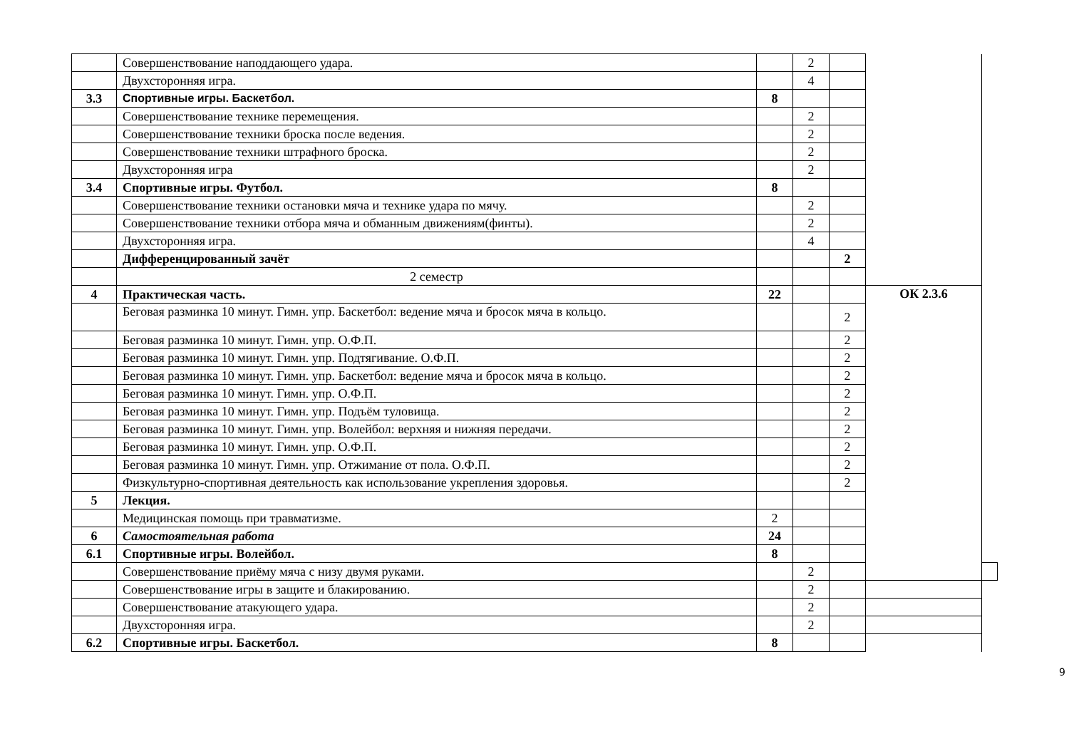| | Совершенствование наподдающего удара. | | 2 | | | |
| | Двухсторонняя игра. | | 4 | | | |
| 3.3 | Спортивные игры. Баскетбол. | 8 | | | | |
| | Совершенствование технике перемещения. | | 2 | | | |
| | Совершенствование техники броска после ведения. | | 2 | | | |
| | Совершенствование техники штрафного броска. | | 2 | | | |
| | Двухсторонняя игра | | 2 | | | |
| 3.4 | Спортивные игры. Футбол. | 8 | | | | |
| | Совершенствование техники остановки мяча и технике удара по мячу. | | 2 | | | |
| | Совершенствование техники отбора мяча и обманным движениям(финты). | | 2 | | | |
| | Двухсторонняя игра. | | 4 | | | |
| | Дифференцированный зачёт | | | 2 | | |
| | 2 семестр | | | | | |
| 4 | Практическая часть. | 22 | | | ОК 2.3.6 | |
| | Беговая разминка 10 минут. Гимн. упр. Баскетбол: ведение мяча и бросок мяча в кольцо. | | | 2 | | |
| | Беговая разминка 10 минут. Гимн. упр. О.Ф.П. | | | 2 | | |
| | Беговая разминка 10 минут. Гимн. упр. Подтягивание. О.Ф.П. | | | 2 | | |
| | Беговая разминка 10 минут. Гимн. упр. Баскетбол: ведение мяча и бросок мяча в кольцо. | | | 2 | | |
| | Беговая разминка 10 минут. Гимн. упр. О.Ф.П. | | | 2 | | |
| | Беговая разминка 10 минут. Гимн. упр. Подъём туловища. | | | 2 | | |
| | Беговая разминка 10 минут. Гимн. упр. Волейбол: верхняя и нижняя передачи. | | | 2 | | |
| | Беговая разминка 10 минут. Гимн. упр. О.Ф.П. | | | 2 | | |
| | Беговая разминка 10 минут. Гимн. упр. Отжимание от пола. О.Ф.П. | | | 2 | | |
| | Физкультурно-спортивная деятельность как использование укрепления здоровья. | | | 2 | | |
| 5 | Лекция. | | | | | |
| | Медицинская помощь при травматизме. | 2 | | | | |
| 6 | Самостоятельная работа | 24 | | | | |
| 6.1 | Спортивные игры. Волейбол. | 8 | | | | |
| | Совершенствование приёму мяча с низу двумя руками. | | 2 | | | |
| | Совершенствование игры в защите и блакированию. | | 2 | | | |
| | Совершенствование атакующего удара. | | 2 | | | |
| | Двухсторонняя игра. | | 2 | | | |
| 6.2 | Спортивные игры. Баскетбол. | 8 | | | | |
9